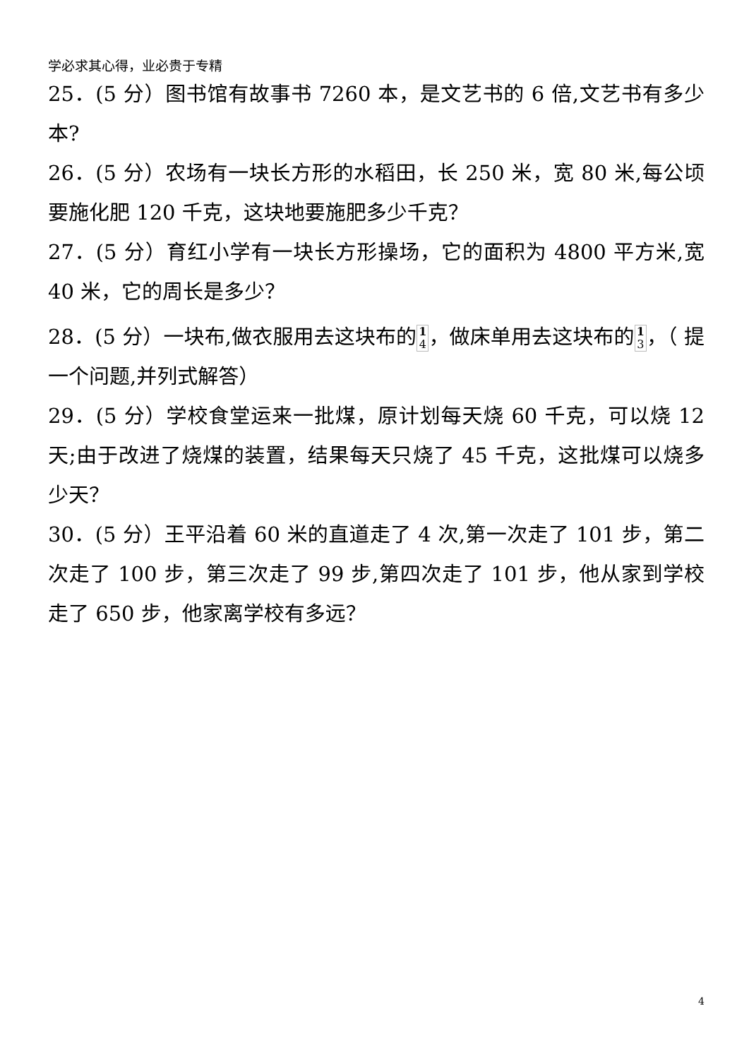学必求其心得，业必贵于专精
25．(5 分）图书馆有故事书 7260 本，是文艺书的 6 倍,文艺书有多少本?
26．(5 分）农场有一块长方形的水稻田，长 250 米，宽 80 米,每公顷要施化肥 120 千克，这块地要施肥多少千克？
27．(5 分）育红小学有一块长方形操场，它的面积为 4800 平方米,宽 40 米，它的周长是多少？
28．(5 分）一块布,做衣服用去这块布的1
4，做床单用去这块布的1
3，（ 提一个问题,并列式解答）
29．(5 分）学校食堂运来一批煤，原计划每天烧 60 千克，可以烧 12 天;由于改进了烧煤的装置，结果每天只烧了 45 千克，这批煤可以烧多少天？
30．(5 分）王平沿着 60 米的直道走了 4 次,第一次走了 101 步，第二次走了 100 步，第三次走了 99 步,第四次走了 101 步，他从家到学校走了 650 步，他家离学校有多远？
4